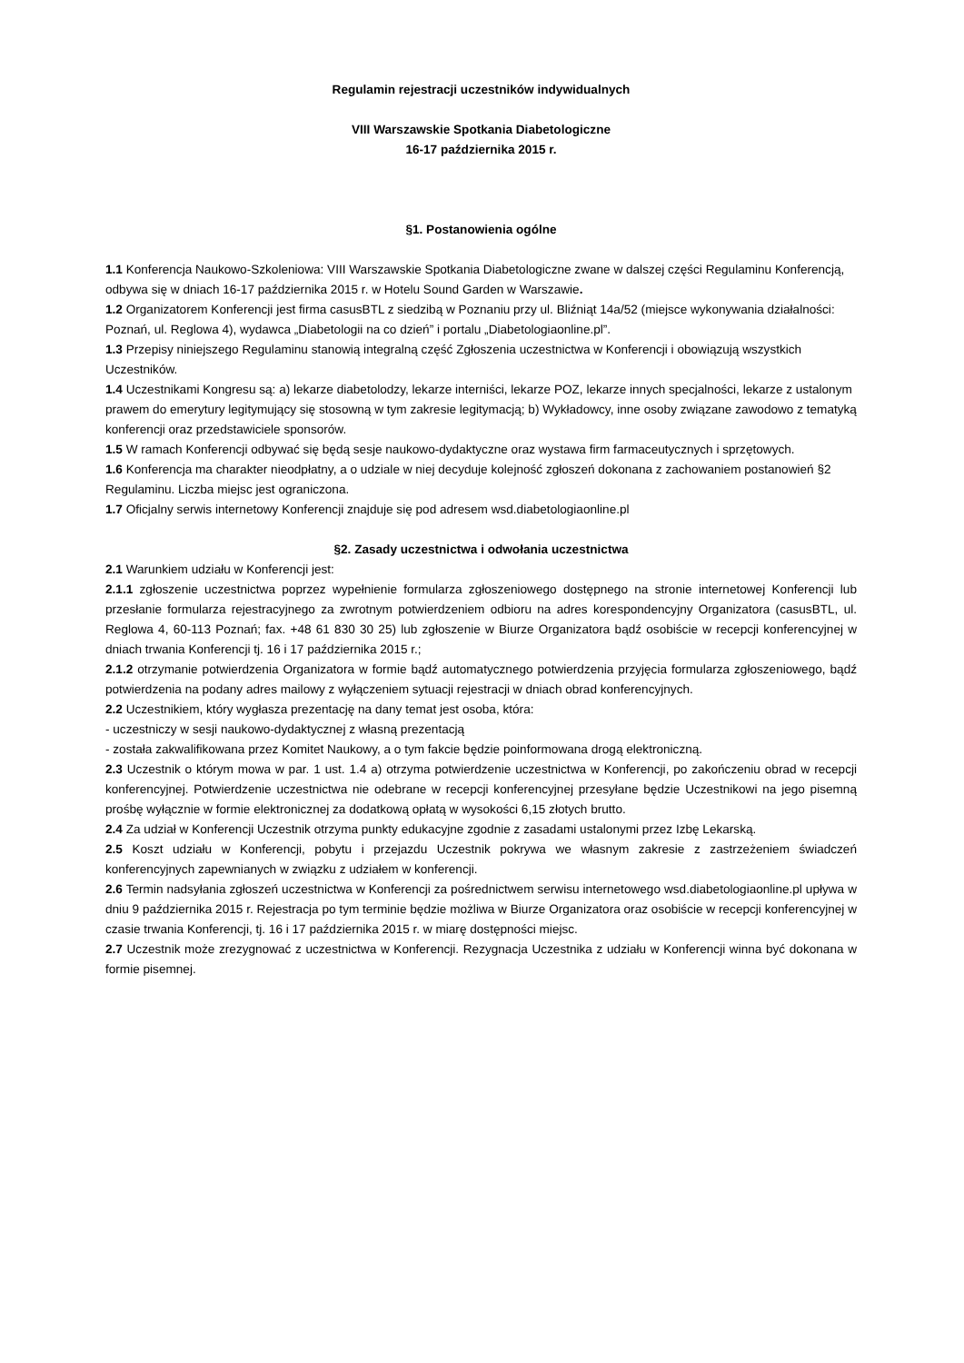Regulamin rejestracji uczestników indywidualnych
VIII Warszawskie Spotkania Diabetologiczne
16-17 października 2015 r.
§1. Postanowienia ogólne
1.1 Konferencja Naukowo-Szkoleniowa: VIII Warszawskie Spotkania Diabetologiczne zwane w dalszej części Regulaminu Konferencją, odbywa się w dniach 16-17 października 2015 r. w Hotelu Sound Garden w Warszawie.
1.2 Organizatorem Konferencji jest firma casusBTL z siedzibą w Poznaniu przy ul. Bliźniąt 14a/52 (miejsce wykonywania działalności: Poznań, ul. Reglowa 4), wydawca „Diabetologii na co dzień” i portalu „Diabetologiaonline.pl”.
1.3 Przepisy niniejszego Regulaminu stanowią integralną część Zgłoszenia uczestnictwa w Konferencji i obowiązują wszystkich Uczestników.
1.4 Uczestnikami Kongresu są: a) lekarze diabetolodzy, lekarze interniści, lekarze POZ, lekarze innych specjalności, lekarze z ustalonym prawem do emerytury legitymujący się stosowną w tym zakresie legitymacją; b) Wykładowcy, inne osoby związane zawodowo z tematyką konferencji oraz przedstawiciele sponsorów.
1.5 W ramach Konferencji odbywać się będą sesje naukowo-dydaktyczne oraz wystawa firm farmaceutycznych i sprzętowych.
1.6 Konferencja ma charakter nieodpłatny, a o udziale w niej decyduje kolejność zgłoszeń dokonana z zachowaniem postanowień §2 Regulaminu. Liczba miejsc jest ograniczona.
1.7 Oficjalny serwis internetowy Konferencji znajduje się pod adresem wsd.diabetologiaonline.pl
§2. Zasady uczestnictwa i odwołania uczestnictwa
2.1 Warunkiem udziału w Konferencji jest:
2.1.1 zgłoszenie uczestnictwa poprzez wypełnienie formularza zgłoszeniowego dostępnego na stronie internetowej Konferencji lub przesłanie formularza rejestracyjnego za zwrotnym potwierdzeniem odbioru na adres korespondencyjny Organizatora (casusBTL, ul. Reglowa 4, 60-113 Poznań; fax. +48 61 830 30 25) lub zgłoszenie w Biurze Organizatora bądź osobiście w recepcji konferencyjnej w dniach trwania Konferencji tj. 16 i 17 października 2015 r.;
2.1.2 otrzymanie potwierdzenia Organizatora w formie bądź automatycznego potwierdzenia przyjęcia formularza zgłoszeniowego, bądź potwierdzenia na podany adres mailowy z wyłączeniem sytuacji rejestracji w dniach obrad konferencyjnych.
2.2 Uczestnikiem, który wygłasza prezentację na dany temat jest osoba, która:
- uczestniczy w sesji naukowo-dydaktycznej z własną prezentacją
- została zakwalifikowana przez Komitet Naukowy, a o tym fakcie będzie poinformowana drogą elektroniczną.
2.3 Uczestnik o którym mowa w par. 1 ust. 1.4 a) otrzyma potwierdzenie uczestnictwa w Konferencji, po zakończeniu obrad w recepcji konferencyjnej. Potwierdzenie uczestnictwa nie odebrane w recepcji konferencyjnej przesyłane będzie Uczestnikowi na jego pisemną prośbę wyłącznie w formie elektronicznej za dodatkową opłatą w wysokości 6,15 złotych brutto.
2.4 Za udział w Konferencji Uczestnik otrzyma punkty edukacyjne zgodnie z zasadami ustalonymi przez Izbę Lekarską.
2.5 Koszt udziału w Konferencji, pobytu i przejazdu Uczestnik pokrywa we własnym zakresie z zastrzeżeniem świadczeń konferencyjnych zapewnianych w związku z udziałem w konferencji.
2.6 Termin nadsyłania zgłoszeń uczestnictwa w Konferencji za pośrednictwem serwisu internetowego wsd.diabetologiaonline.pl upływa w dniu 9 października 2015 r. Rejestracja po tym terminie będzie możliwa w Biurze Organizatora oraz osobiście w recepcji konferencyjnej w czasie trwania Konferencji, tj. 16 i 17 października 2015 r. w miarę dostępności miejsc.
2.7 Uczestnik może zrezygnować z uczestnictwa w Konferencji. Rezygnacja Uczestnika z udziału w Konferencji winna być dokonana w formie pisemnej.